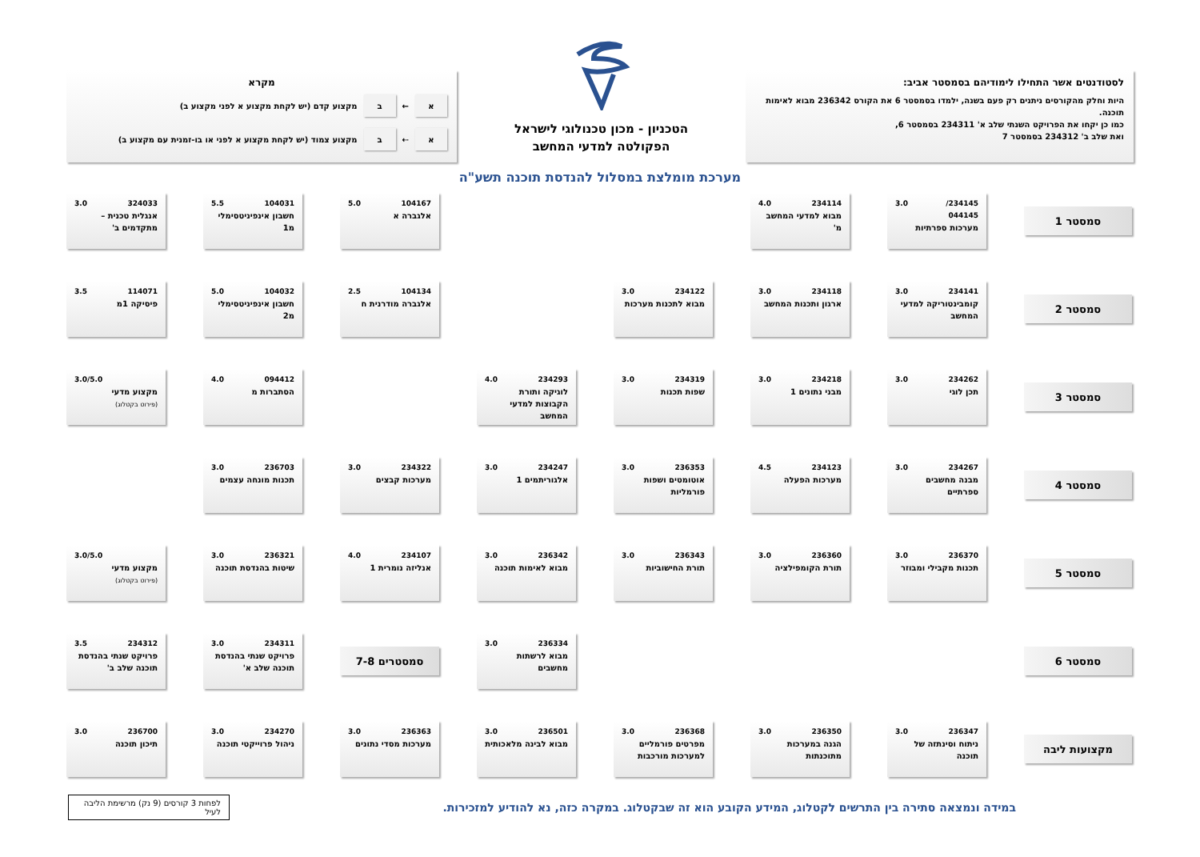לסטודנטים אשר התחילו לימודיהם בסמסטר אביב:
היות וחלק מהקורסים ניתנים רק פעם בשנה, ילמדו בסמסטר 6 את הקורס 236342 מבוא לאימות תוכנה.
כמו כן יקחו את הפרויקט השנתי שלב א' 234311 בסמסטר 6,
ואת שלב ב' 234312 בסמסטר 7
הטכניון - מכון טכנולוגי לישראל
הפקולטה למדעי המחשב
מקרא
א
←
ב
מקצוע קדם (יש לקחת מקצוע א לפני מקצוע ב)
א
⇠
ב
מקצוע צמוד (יש לקחת מקצוע א לפני או בו-זמנית עם מקצוע ב)
מערכת מומלצת במסלול להנדסת תוכנה תשע"ה
סמסטר 1
234145/
044145 3.0
מערכות ספרתיות
234114 4.0
מבוא למדעי המחשב מ'
104167 5.0
אלגברה א
104031 5.5
חשבון אינפיניטסימלי מ1
324033 3.0
אנגלית טכנית – מתקדמים ב'
סמסטר 2
234141 3.0
קומבינטוריקה למדעי המחשב
234118 3.0
ארגון ותכנות המחשב
234122 3.0
מבוא לתכנות מערכות
104134 2.5
אלגברה מודרנית ח
104032 5.0
חשבון אינפיניטסימלי מ2
114071 3.5
פיסיקה 1מ
סמסטר 3
234262 3.0
תכן לוגי
234218 3.0
מבני נתונים 1
234319 3.0
שפות תכנות
234293 4.0
לוגיקה ותורת הקבוצות למדעי המחשב
094412 4.0
הסתברות מ
3.0/5.0
מקצוע מדעי
(פירוט בקטלוג)
סמסטר 4
234267 3.0
מבנה מחשבים ספרתיים
234123 4.5
מערכות הפעלה
236353 3.0
אוטומטים ושפות פורמליות
234247 3.0
אלגוריתמים 1
234322 3.0
מערכות קבצים
236703 3.0
תכנות מונחה עצמים
סמסטר 5
236370 3.0
תכנות מקבילי ומבוזר
236360 3.0
תורת הקומפילציה
236343 3.0
תורת החישוביות
236342 3.0
מבוא לאימות תוכנה
234107 4.0
אנליזה נומרית 1
236321 3.0
שיטות בהנדסת תוכנה
3.0/5.0
מקצוע מדעי
(פירוט בקטלוג)
סמסטר 6
236334 3.0
מבוא לרשתות מחשבים
סמסטרים 7-8
234311 3.0
פרויקט שנתי בהנדסת תוכנה שלב א'
234312 3.5
פרויקט שנתי בהנדסת תוכנה שלב ב'
מקצועות ליבה
236347 3.0
ניתוח וסינתזה של תוכנה
236350 3.0
הגנה במערכות מתוכנתות
236368 3.0
מפרטים פורמליים למערכות מורכבות
236501 3.0
מבוא לבינה מלאכותית
236363 3.0
מערכות מסדי נתונים
234270 3.0
ניהול פרוייקטי תוכנה
236700 3.0
תיכון תוכנה
במידה ונמצאה סתירה בין התרשים לקטלוג, המידע הקובע הוא זה שבקטלוג. במקרה כזה, נא להודיע למזכירות.
לפחות 3 קורסים (9 נק) מרשימת הליבה לעיל